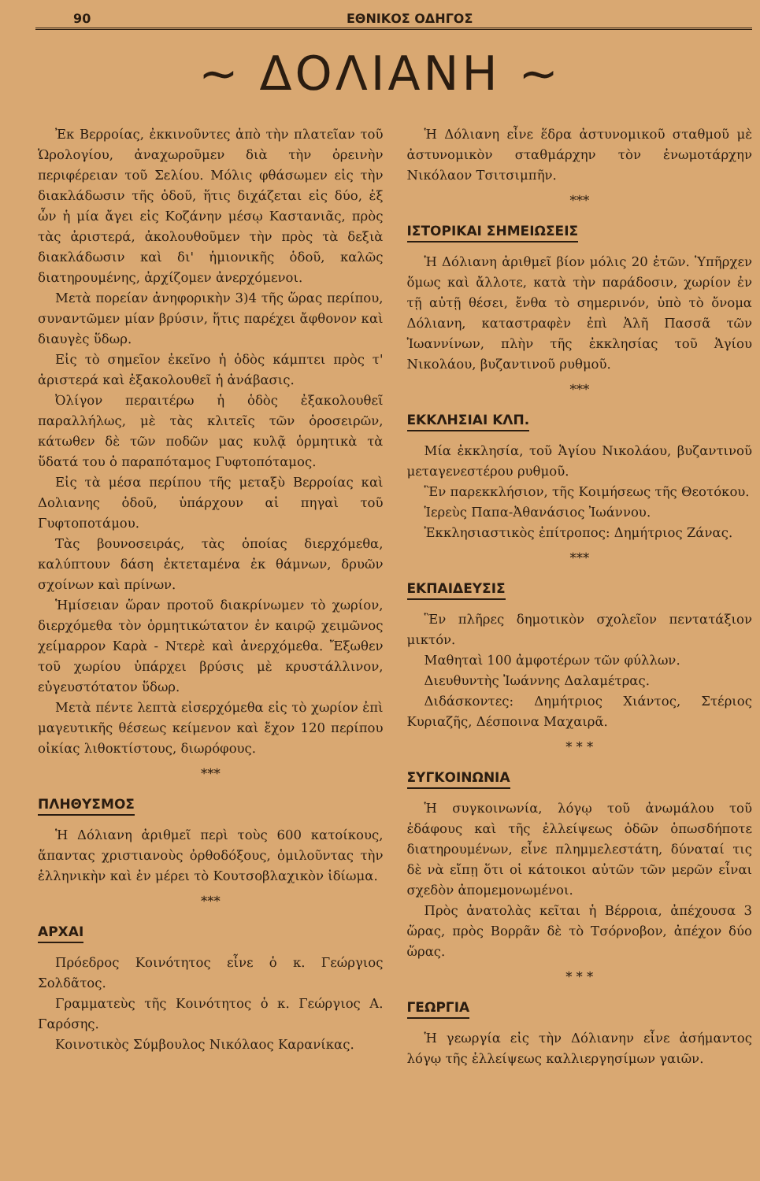90 ΕΘΝΙΚΟΣ ΟΔΗΓΟΣ
~ ΔΟΛΙΑΝΗ ~
Ἐκ Βερροίας, ἐκκινοῦντες ἀπὸ τὴν πλατεῖαν τοῦ Ὡρολογίου, ἀναχωροῦμεν διὰ τὴν ὀρεινὴν περιφέρειαν τοῦ Σελίου. Μόλις φθάσωμεν εἰς τὴν διακλάδωσιν τῆς ὁδοῦ, ἥτις διχάζεται εἰς δύο, ἐξ ὧν ἡ μία ἄγει εἰς Κοζάνην μέσῳ Καστανιᾶς, πρὸς τὰς ἀριστερά, ἀκολουθοῦμεν τὴν πρὸς τὰ δεξιὰ διακλάδωσιν καὶ δι' ἡμιονικῆς ὁδοῦ, καλῶς διατηρουμένης, ἀρχίζομεν ἀνερχόμενοι.
Μετὰ πορείαν ἀνηφορικὴν 3)4 τῆς ὥρας περίπου, συναντῶμεν μίαν βρύσιν, ἥτις παρέχει ἄφθονον καὶ διαυγὲς ὕδωρ.
Εἰς τὸ σημεῖον ἐκεῖνο ἡ ὁδὸς κάμπτει πρὸς τ' ἀριστερά καὶ ἐξακολουθεῖ ἡ ἀνάβασις.
Ὀλίγον περαιτέρω ἡ ὁδὸς ἐξακολουθεῖ παραλλήλως, μὲ τὰς κλιτεῖς τῶν ὀροσειρῶν, κάτωθεν δὲ τῶν ποδῶν μας κυλᾷ ὁρμητικὰ τὰ ὕδατά του ὁ παραπόταμος Γυφτοπόταμος.
Εἰς τὰ μέσα περίπου τῆς μεταξὺ Βερροίας καὶ Δολιανης ὁδοῦ, ὑπάρχουν αἱ πηγαὶ τοῦ Γυφτοποτάμου.
Τὰς βουνοσειράς, τὰς ὁποίας διερχόμεθα, καλύπτουν δάση ἐκτεταμένα ἐκ θάμνων, δρυῶν σχοίνων καὶ πρίνων.
Ἡμίσειαν ὥραν προτοῦ διακρίνωμεν τὸ χωρίον, διερχόμεθα τὸν ὁρμητικώτατον ἐν καιρῷ χειμῶνος χείμαρρον Καρὰ - Ντερὲ καὶ ἀνερχόμεθα. Ἔξωθεν τοῦ χωρίου ὑπάρχει βρύσις μὲ κρυστάλλινον, εὐγευστότατον ὕδωρ.
Μετὰ πέντε λεπτὰ εἰσερχόμεθα εἰς τὸ χωρίον ἐπὶ μαγευτικῆς θέσεως κείμενον καὶ ἔχον 120 περίπου οἰκίας λιθοκτίστους, διωρόφους.
***
ΠΛΗΘΥΣΜΟΣ
Ἡ Δόλιανη ἀριθμεῖ περὶ τοὺς 600 κατοίκους, ἅπαντας χριστιανοὺς ὀρθοδόξους, ὁμιλοῦντας τὴν ἑλληνικὴν καὶ ἐν μέρει τὸ Κουτσοβλαχικὸν ἰδίωμα.
***
ΑΡΧΑΙ
Πρόεδρος Κοινότητος εἶνε ὁ κ. Γεώργιος Σολδᾶτος.
Γραμματεὺς τῆς Κοινότητος ὁ κ. Γεώργιος Α. Γαρόσης.
Κοινοτικὸς Σύμβουλος Νικόλαος Καρανίκας.
Ἡ Δόλιανη εἶνε ἕδρα ἀστυνομικοῦ σταθμοῦ μὲ ἀστυνομικὸν σταθμάρχην τὸν ἐνωμοτάρχην Νικόλαον Τσιτσιμπῆν.
***
ΙΣΤΟΡΙΚΑΙ ΣΗΜΕΙΩΣΕΙΣ
Ἡ Δόλιανη ἀριθμεῖ βίον μόλις 20 ἐτῶν. Ὑπῆρχεν ὅμως καὶ ἄλλοτε, κατὰ τὴν παράδοσιν, χωρίον ἐν τῇ αὐτῇ θέσει, ἔνθα τὸ σημερινόν, ὑπὸ τὸ ὄνομα Δόλιανη, καταστραφὲν ἐπὶ Ἀλῆ Πασσᾶ τῶν Ἰωαννίνων, πλὴν τῆς ἐκκλησίας τοῦ Ἁγίου Νικολάου, βυζαντινοῦ ρυθμοῦ.
***
ΕΚΚΛΗΣΙΑΙ ΚΛΠ.
Μία ἐκκλησία, τοῦ Ἁγίου Νικολάου, βυζαντινοῦ μεταγενεστέρου ρυθμοῦ.
Ἓν παρεκκλήσιον, τῆς Κοιμήσεως τῆς Θεοτόκου.
Ἱερεὺς Παπα-Ἀθανάσιος Ἰωάννου.
Ἐκκλησιαστικὸς ἐπίτροπος: Δημήτριος Ζάνας.
***
ΕΚΠΑΙΔΕΥΣΙΣ
Ἓν πλῆρες δημοτικὸν σχολεῖον πεντατάξιον μικτόν.
Μαθηταὶ 100 ἀμφοτέρων τῶν φύλλων.
Διευθυντὴς Ἰωάννης Δαλαμέτρας.
Διδάσκοντες: Δημήτριος Χιάντος, Στέριος Κυριαζῆς, Δέσποινα Μαχαιρᾶ.
* * *
ΣΥΓΚΟΙΝΩΝΙΑ
Ἡ συγκοινωνία, λόγῳ τοῦ ἀνωμάλου τοῦ ἐδάφους καὶ τῆς ἐλλείψεως ὁδῶν ὁπωσδήποτε διατηρουμένων, εἶνε πλημμελεστάτη, δύναταί τις δὲ νὰ εἴπῃ ὅτι οἱ κάτοικοι αὐτῶν τῶν μερῶν εἶναι σχεδὸν ἀπομεμονωμένοι.
Πρὸς ἀνατολὰς κεῖται ἡ Βέρροια, ἀπέχουσα 3 ὥρας, πρὸς Βορρᾶν δὲ τὸ Τσόρνοβον, ἀπέχον δύο ὥρας.
* * *
ΓΕΩΡΓΙΑ
Ἡ γεωργία εἰς τὴν Δόλιανην εἶνε ἀσήμαντος λόγῳ τῆς ἐλλείψεως καλλιεργησίμων γαιῶν.